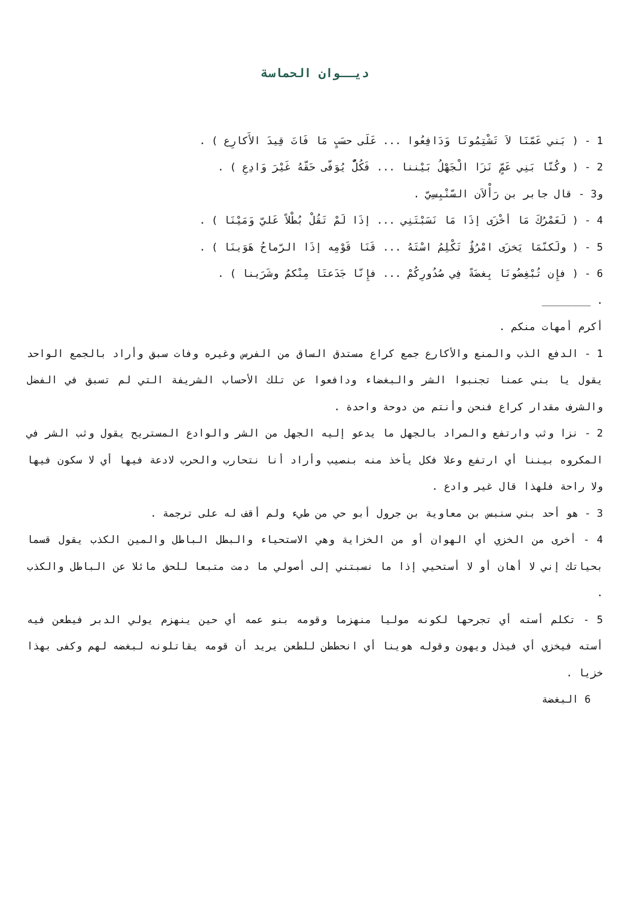ديــوان الحماسة
1 - ( بَني عَمّنَا لاَ تَشْتِمُونَا وَدَافِعُوا ... عَلَى حسَبٍ مَا فَاتَ قِيدَ الأَكارِع ) .
2 - ( وكُنّا بَنِي عَمٍّ نَزَا الْجَهْلُ بَيْننا ... فَكُلٌّ يُوَفّى حَقّهُ غَيْرَ وَادِعِ ) .
و3 - قال جابر بن رَأْلاَن السّنْبِسِيّ .
4 - ( لَعَمْرُكَ مَا أخْزَى إذَا مَا نَسَبْتَنِي ... إذَا لَمْ تَقُلْ بُطْلاً عَليّ وَمَيْنَا ) .
5 - ( ولَكنّمَا يَخزَى امْرُؤٌ تَكْلِمُ اسْتَهُ ... قَنَا قَوْمِه إذَا الرّماحُ هَوَينَا ) .
6 - ( فإِن تُبْغِضُونَا بِغضَةً فِي صُدُورِكُمْ ... فإِنّا جَدَعتَا مِنْكمُ وشَرَينا ) .
. ________
أكرم أمهات منكم .
1 - الدفع الذب والمنع والأكارع جمع كراع مستدق الساق من الفرس وغيره وفات سبق وأراد بالجمع الواحد يقول يا بني عمنا تجنبوا الشر والبغضاء ودافعوا عن تلك الأحساب الشريفة التي لم تسبق في الفضل والشرف مقدار كراع فنحن وأنتم من دوحة واحدة .
2 - نزا وثب وارتفع والمراد بالجهل ما يدعو إليه الجهل من الشر والوادع المستريح يقول وثب الشر في المكروه بيننا أي ارتفع وعلا فكل يأخذ منه بنصيب وأراد أنا نتحارب والحرب لادعة فيها أي لا سكون فيها ولا راحة فلهذا قال غير وادع .
3 - هو أحد بني سنبس بن معاوية بن جرول أبو حي من طيء ولم أقف له على ترجمة .
4 - أخرى من الخزي أي الهوان أو من الخزاية وهي الاستحياء والبطل الباطل والمين الكذب يقول قسما بحياتك إني لا أهان أو لا أستحيي إذا ما نسبتني إلى أصولي ما دمت متبعا للحق مائلا عن الباطل والكذب .
5 - تكلم أسته أي تجرحها لكونه موليا منهزما وقومه بنو عمه أي حين ينهزم يولي الدبر فيطعن فيه أسته فيخزي أي فيذل ويهون وقوله هوينا أي انحططن للطعن يريد أن قومه يقاتلونه لبغضه لهم وكفى بهذا خزيا .
6 البغضة